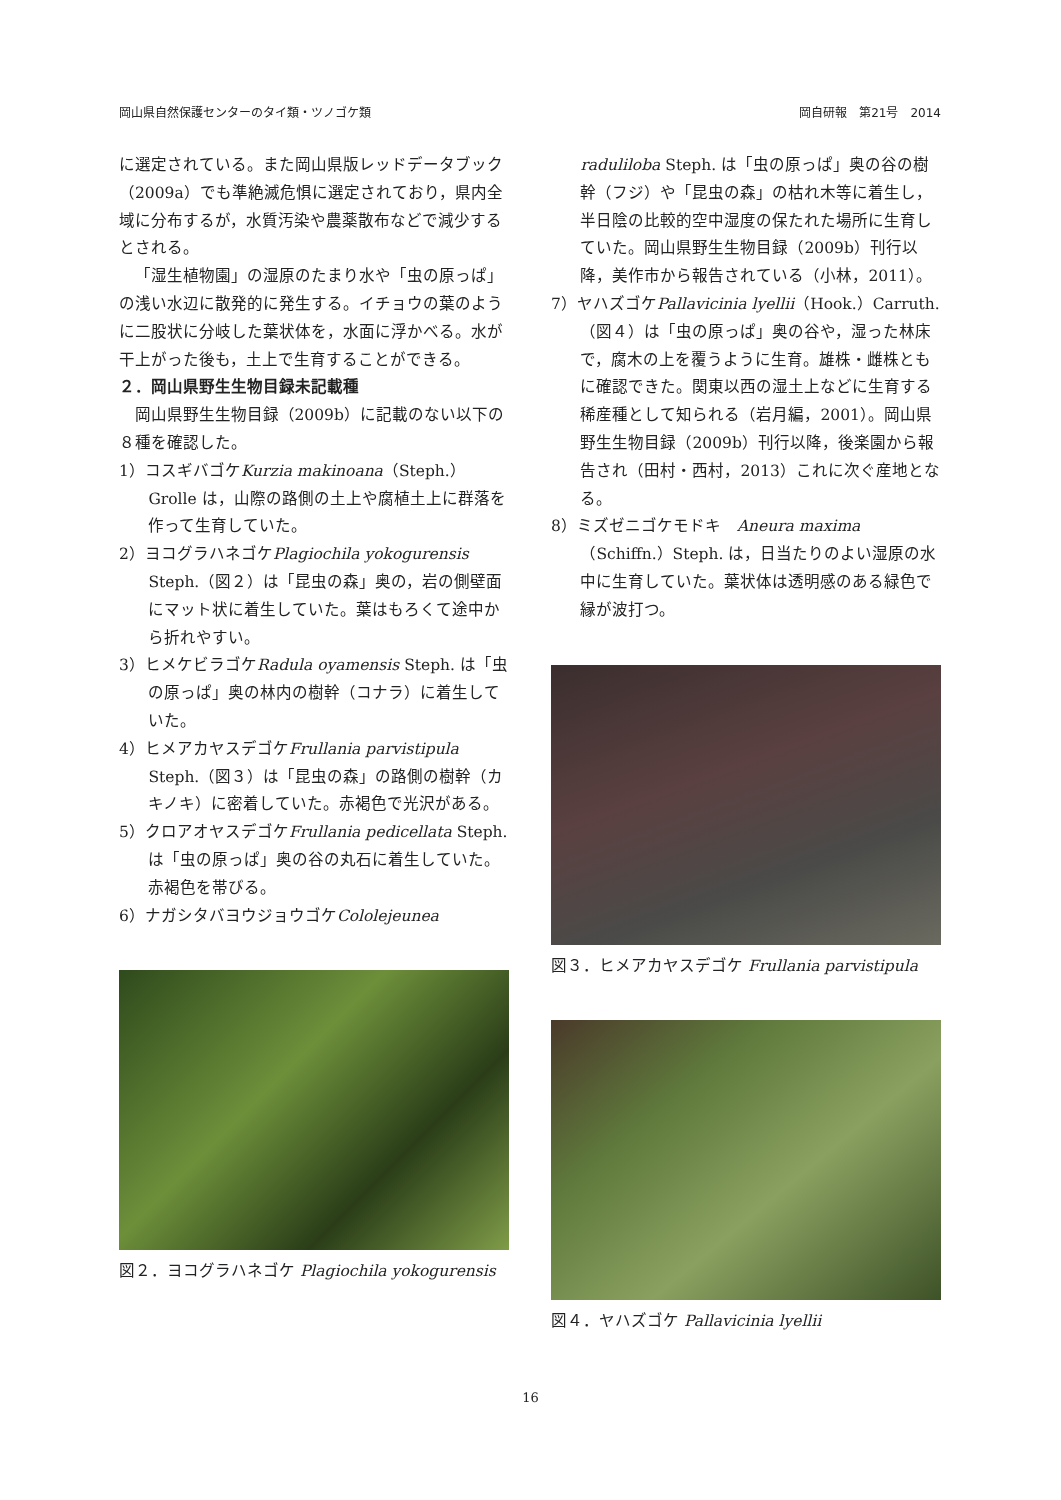岡山県自然保護センターのタイ類・ツノゴケ類 岡自研報　第21号　2014
に選定されている。また岡山県版レッドデータブック（2009a）でも準絶滅危惧に選定されており，県内全域に分布するが，水質汚染や農薬散布などで減少するとされる。
「湿生植物園」の湿原のたまり水や「虫の原っぱ」の浅い水辺に散発的に発生する。イチョウの葉のように二股状に分岐した葉状体を，水面に浮かべる。水が干上がった後も，土上で生育することができる。
２．岡山県野生生物目録未記載種
岡山県野生生物目録（2009b）に記載のない以下の８種を確認した。
1）コスギバゴケKurzia makinoana（Steph.）Grolle は，山際の路側の土上や腐植土上に群落を作って生育していた。
2）ヨコグラハネゴケPlagiochila yokogurensis Steph.（図２）は「昆虫の森」奥の，岩の側壁面にマット状に着生していた。葉はもろくて途中から折れやすい。
3）ヒメケビラゴケRadula oyamensis Steph. は「虫の原っぱ」奥の林内の樹幹（コナラ）に着生していた。
4）ヒメアカヤスデゴケFrullania parvistipula Steph.（図３）は「昆虫の森」の路側の樹幹（カキノキ）に密着していた。赤褐色で光沢がある。
5）クロアオヤスデゴケFrullania pedicellata Steph.は「虫の原っぱ」奥の谷の丸石に着生していた。赤褐色を帯びる。
6）ナガシタバヨウジョウゴケCololejeunea
図２．ヨコグラハネゴケ Plagiochila yokogurensis
raduliloba Steph. は「虫の原っぱ」奥の谷の樹幹（フジ）や「昆虫の森」の枯れ木等に着生し，半日陰の比較的空中湿度の保たれた場所に生育していた。岡山県野生生物目録（2009b）刊行以降，美作市から報告されている（小林，2011）。
7）ヤハズゴケPallavicinia lyellii（Hook.）Carruth.（図４）は「虫の原っぱ」奥の谷や，湿った林床で，腐木の上を覆うように生育。雄株・雌株ともに確認できた。関東以西の湿土上などに生育する稀産種として知られる（岩月編，2001）。岡山県野生生物目録（2009b）刊行以降，後楽園から報告され（田村・西村，2013）これに次ぐ産地となる。
8）ミズゼニゴケモドキ　Aneura maxima（Schiffn.）Steph. は，日当たりのよい湿原の水中に生育していた。葉状体は透明感のある緑色で縁が波打つ。
図３．ヒメアカヤスデゴケ Frullania parvistipula
図４．ヤハズゴケ Pallavicinia lyellii
16